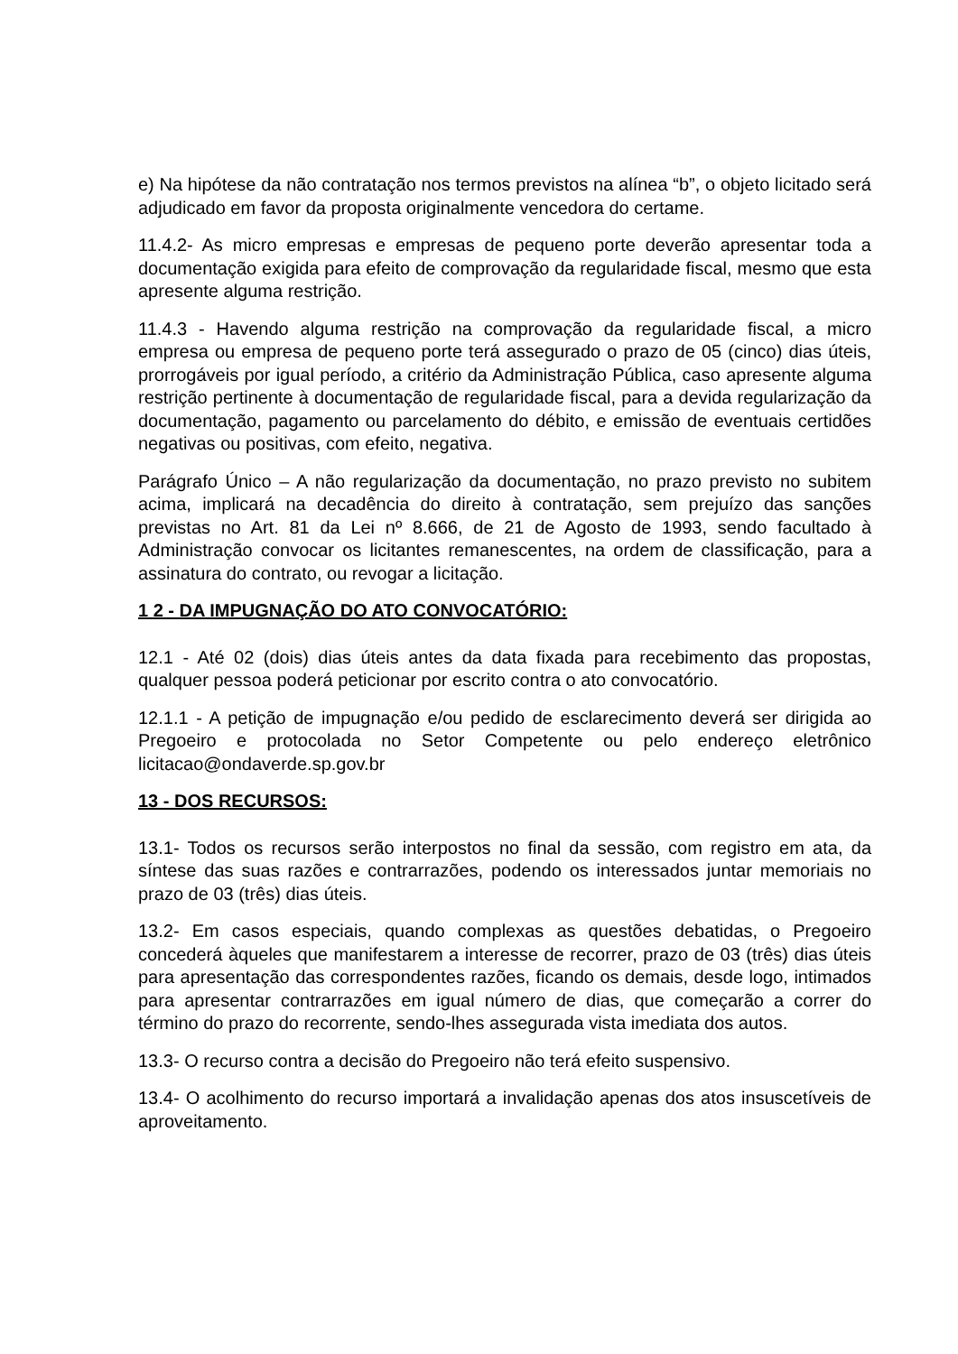e) Na hipótese da não contratação nos termos previstos na alínea “b”, o objeto licitado será adjudicado em favor da proposta originalmente vencedora do certame.
11.4.2- As micro empresas e empresas de pequeno porte deverão apresentar toda a documentação exigida para efeito de comprovação da regularidade fiscal, mesmo que esta apresente alguma restrição.
11.4.3 - Havendo alguma restrição na comprovação da regularidade fiscal, a micro empresa ou empresa de pequeno porte terá assegurado o prazo de 05 (cinco) dias úteis, prorrogáveis por igual período, a critério da Administração Pública, caso apresente alguma restrição pertinente à documentação de regularidade fiscal, para a devida regularização da documentação, pagamento ou parcelamento do débito, e emissão de eventuais certidões negativas ou positivas, com efeito, negativa.
Parágrafo Único – A não regularização da documentação, no prazo previsto no subitem acima, implicará na decadência do direito à contratação, sem prejuízo das sanções previstas no Art. 81 da Lei nº 8.666, de 21 de Agosto de 1993, sendo facultado à Administração convocar os licitantes remanescentes, na ordem de classificação, para a assinatura do contrato, ou revogar a licitação.
1 2 - DA IMPUGNAÇÃO DO ATO CONVOCATÓRIO:
12.1 - Até 02 (dois) dias úteis antes da data fixada para recebimento das propostas, qualquer pessoa poderá peticionar por escrito contra o ato convocatório.
12.1.1 - A petição de impugnação e/ou pedido de esclarecimento deverá ser dirigida ao Pregoeiro e protocolada no Setor Competente ou pelo endereço eletrônico licitacao@ondaverde.sp.gov.br
13 - DOS RECURSOS:
13.1- Todos os recursos serão interpostos no final da sessão, com registro em ata, da síntese das suas razões e contrarrazões, podendo os interessados juntar memoriais no prazo de 03 (três) dias úteis.
13.2- Em casos especiais, quando complexas as questões debatidas, o Pregoeiro concederá àqueles que manifestarem a interesse de recorrer, prazo de 03 (três) dias úteis para apresentação das correspondentes razões, ficando os demais, desde logo, intimados para apresentar contrarrazões em igual número de dias, que começarão a correr do término do prazo do recorrente, sendo-lhes assegurada vista imediata dos autos.
13.3- O recurso contra a decisão do Pregoeiro não terá efeito suspensivo.
13.4- O acolhimento do recurso importará a invalidação apenas dos atos insuscetíveis de aproveitamento.